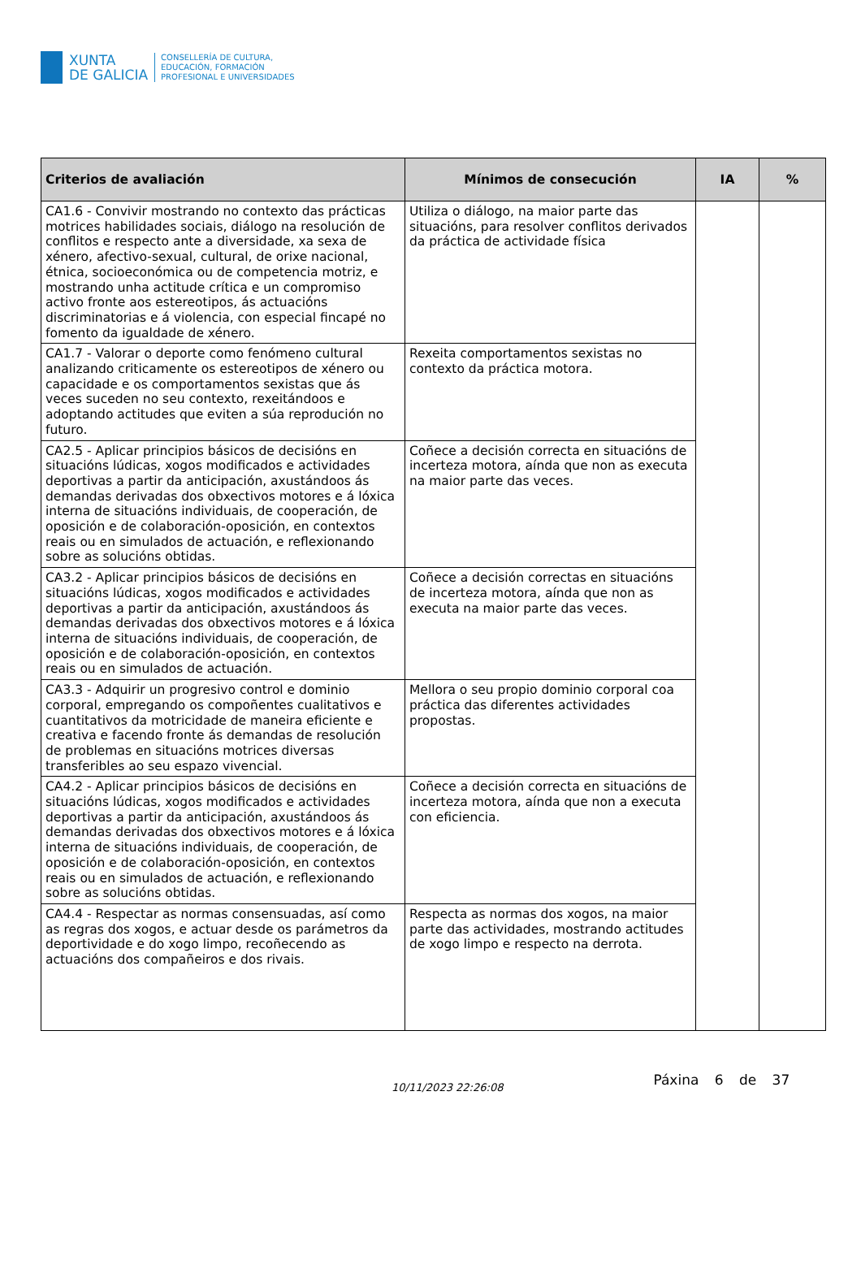XUNTA
DE GALICIA
CONSELLERÍA DE CULTURA,
EDUCACIÓN, FORMACIÓN
PROFESIONAL E UNIVERSIDADES
| Criterios de avaliación | Mínimos de consecución | IA | % |
| --- | --- | --- | --- |
| CA1.6 - Convivir mostrando no contexto das prácticas motrices habilidades sociais, diálogo na resolución de conflitos e respecto ante a diversidade, xa sexa de xénero, afectivo-sexual, cultural, de orixe nacional, étnica, socioeconómica ou de competencia motriz, e mostrando unha actitude crítica e un compromiso activo fronte aos estereotipos, ás actuacións discriminatorias e á violencia, con especial fincapé no fomento da igualdade de xénero. | Utiliza o diálogo, na maior parte das situacións, para resolver conflitos derivados da práctica de actividade física | | |
| CA1.7 - Valorar o deporte como fenómeno cultural analizando criticamente os estereotipos de xénero ou capacidade e os comportamentos sexistas que ás veces suceden no seu contexto, rexeitándoos e adoptando actitudes que eviten a súa reprodución no futuro. | Rexeita comportamentos sexistas no contexto da práctica motora. | | |
| CA2.5 - Aplicar principios básicos de decisións en situacións lúdicas, xogos modificados e actividades deportivas a partir da anticipación, axustándoos ás demandas derivadas dos obxectivos motores e á lóxica interna de situacións individuais, de cooperación, de oposición e de colaboración-oposición, en contextos reais ou en simulados de actuación, e reflexionando sobre as solucións obtidas. | Coñece a decisión correcta en situacións de incerteza motora, aínda que non as executa na maior parte das veces. | | |
| CA3.2 - Aplicar principios básicos de decisións en situacións lúdicas, xogos modificados e actividades deportivas a partir da anticipación, axustándoos ás demandas derivadas dos obxectivos motores e á lóxica interna de situacións individuais, de cooperación, de oposición e de colaboración-oposición, en contextos reais ou en simulados de actuación. | Coñece a decisión correctas en situacións de incerteza motora, aínda que non as executa na maior parte das veces. | | |
| CA3.3 - Adquirir un progresivo control e dominio corporal, empregando os compoñentes cualitativos e cuantitativos da motricidade de maneira eficiente e creativa e facendo fronte ás demandas de resolución de problemas en situacións motrices diversas transferibles ao seu espazo vivencial. | Mellora o seu propio dominio corporal coa práctica das diferentes actividades propostas. | | |
| CA4.2 - Aplicar principios básicos de decisións en situacións lúdicas, xogos modificados e actividades deportivas a partir da anticipación, axustándoos ás demandas derivadas dos obxectivos motores e á lóxica interna de situacións individuais, de cooperación, de oposición e de colaboración-oposición, en contextos reais ou en simulados de actuación, e reflexionando sobre as solucións obtidas. | Coñece a decisión correcta en situacións de incerteza motora, aínda que non a executa con eficiencia. | | |
| CA4.4 - Respectar as normas consensuadas, así como as regras dos xogos, e actuar desde os parámetros da deportividade e do xogo limpo, recoñecendo as actuacións dos compañeiros e dos rivais. | Respecta as normas dos xogos, na maior parte das actividades, mostrando actitudes de xogo limpo e respecto na derrota. | | |
10/11/2023 22:26:08
Páxina 6 de 37